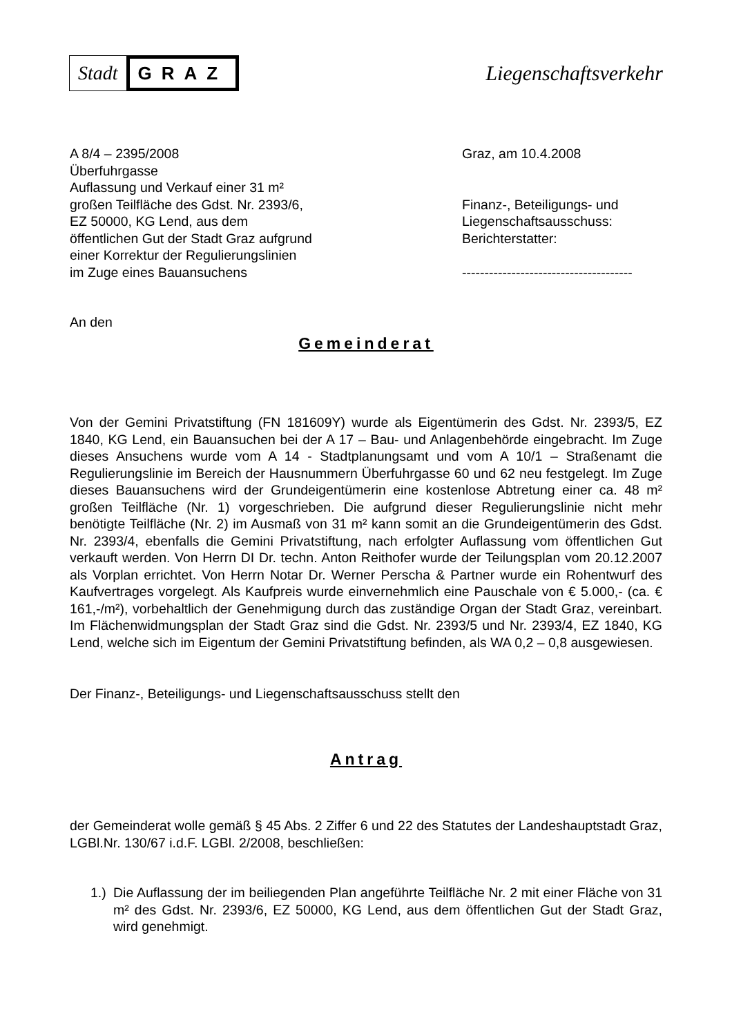Stadt
GRAZ
Liegenschaftsverkehr
A 8/4 – 2395/2008
Überfuhrgasse
Auflassung und Verkauf einer 31 m²
großen Teilfläche des Gdst. Nr. 2393/6,
EZ 50000, KG Lend, aus dem
öffentlichen Gut der Stadt Graz aufgrund
einer Korrektur der Regulierungslinien
im Zuge eines Bauansuchens
Graz, am 10.4.2008
Finanz-, Beteiligungs- und
Liegenschaftsausschuss:
Berichterstatter:
--------------------------------------
An den
Gemeinderat
Von der Gemini Privatstiftung (FN 181609Y) wurde als Eigentümerin des Gdst. Nr. 2393/5, EZ 1840, KG Lend, ein Bauansuchen bei der A 17 – Bau- und Anlagenbehörde eingebracht. Im Zuge dieses Ansuchens wurde vom A 14 - Stadtplanungsamt und vom A 10/1 – Straßenamt die Regulierungslinie im Bereich der Hausnummern Überfuhrgasse 60 und 62 neu festgelegt. Im Zuge dieses Bauansuchens wird der Grundeigentümerin eine kostenlose Abtretung einer ca. 48 m² großen Teilfläche (Nr. 1) vorgeschrieben. Die aufgrund dieser Regulierungslinie nicht mehr benötigte Teilfläche (Nr. 2) im Ausmaß von 31 m² kann somit an die Grundeigentümerin des Gdst. Nr. 2393/4, ebenfalls die Gemini Privatstiftung, nach erfolgter Auflassung vom öffentlichen Gut verkauft werden. Von Herrn DI Dr. techn. Anton Reithofer wurde der Teilungsplan vom 20.12.2007 als Vorplan errichtet. Von Herrn Notar Dr. Werner Perscha & Partner wurde ein Rohentwurf des Kaufvertrages vorgelegt. Als Kaufpreis wurde einvernehmlich eine Pauschale von € 5.000,- (ca. € 161,-/m²), vorbehaltlich der Genehmigung durch das zuständige Organ der Stadt Graz, vereinbart. Im Flächenwidmungsplan der Stadt Graz sind die Gdst. Nr. 2393/5 und Nr. 2393/4, EZ 1840, KG Lend, welche sich im Eigentum der Gemini Privatstiftung befinden, als WA 0,2 – 0,8 ausgewiesen.
Der Finanz-, Beteiligungs- und Liegenschaftsausschuss stellt den
Antrag
der Gemeinderat wolle gemäß § 45 Abs. 2 Ziffer 6 und 22 des Statutes der Landeshauptstadt Graz, LGBl.Nr. 130/67 i.d.F. LGBl. 2/2008, beschließen:
1.)
Die Auflassung der im beiliegenden Plan angeführte Teilfläche Nr. 2 mit einer Fläche von 31 m² des Gdst. Nr. 2393/6, EZ 50000, KG Lend, aus dem öffentlichen Gut der Stadt Graz, wird genehmigt.